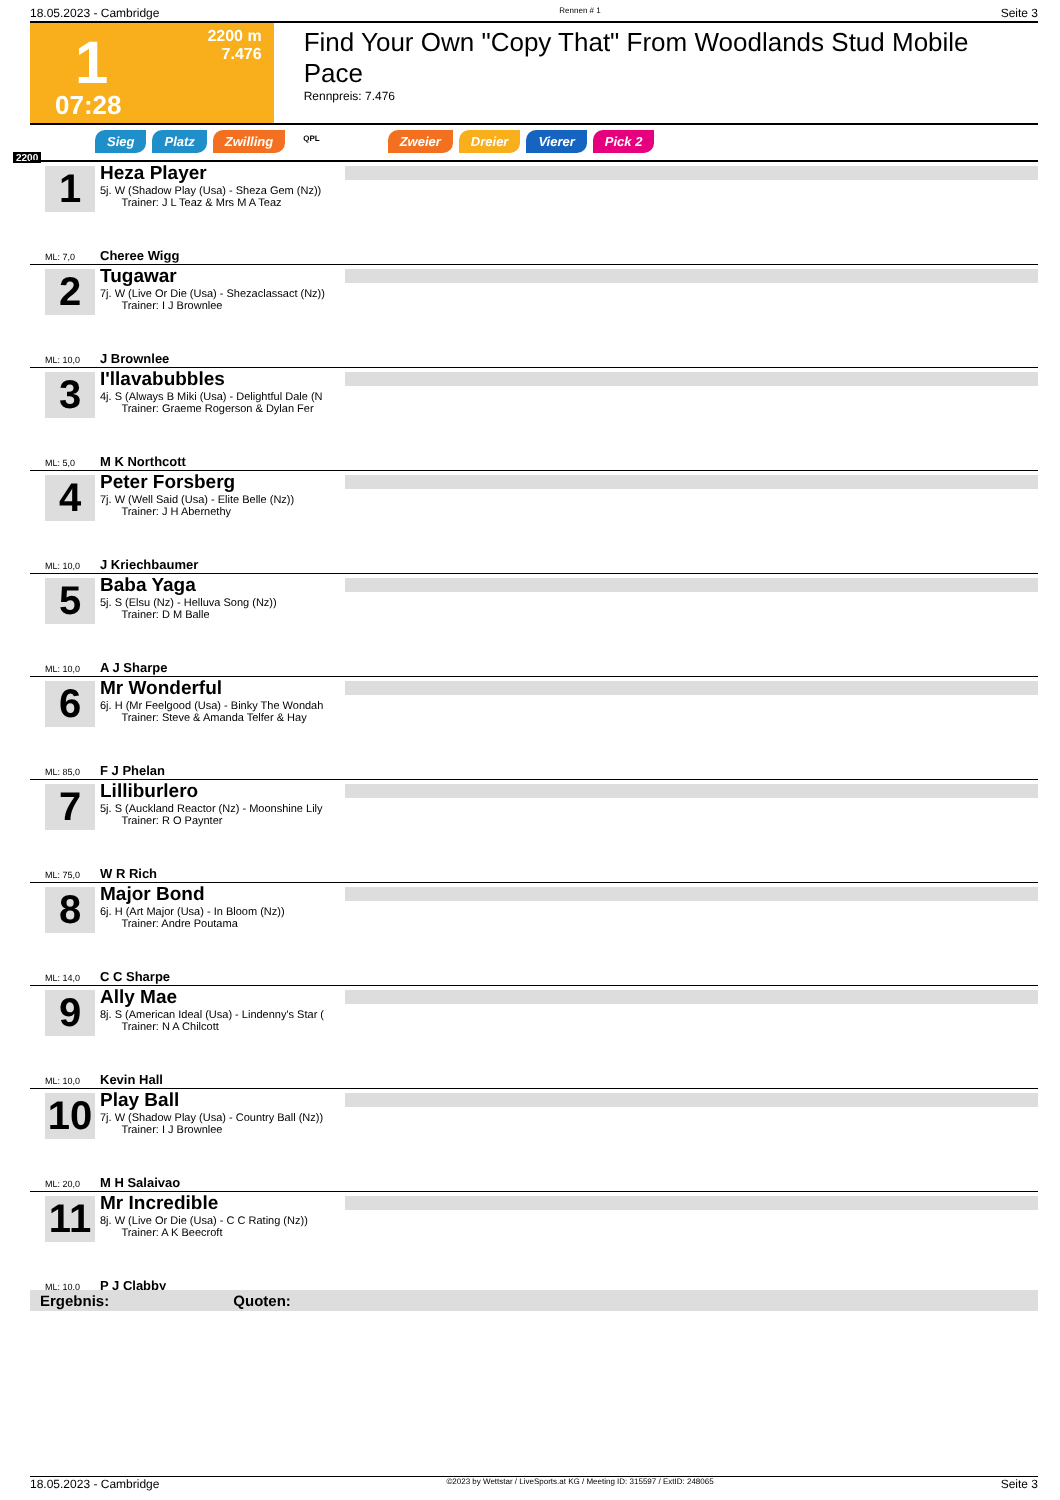18.05.2023 - Cambridge Rennen # 1 Seite 3
1
2200 m
7.476
07:28
Find Your Own "Copy That" From Woodlands Stud Mobile Pace
Rennpreis: 7.476
Sieg Platz Zwilling QPL Zweier Dreier Vierer Pick 2
2200
1
ML: 7,0
Heza Player
5j. W (Shadow Play (Usa) - Sheza Gem (Nz))
Trainer: J L Teaz & Mrs M A Teaz
Cheree Wigg
2
ML: 10,0
Tugawar
7j. W (Live Or Die (Usa) - Shezaclassact (Nz))
Trainer: I J Brownlee
J Brownlee
3
ML: 5,0
I'llavabubbles
4j. S (Always B Miki (Usa) - Delightful Dale (N
Trainer: Graeme Rogerson & Dylan Fer
M K Northcott
4
ML: 10,0
Peter Forsberg
7j. W (Well Said (Usa) - Elite Belle (Nz))
Trainer: J H Abernethy
J Kriechbaumer
5
ML: 10,0
Baba Yaga
5j. S (Elsu (Nz) - Helluva Song (Nz))
Trainer: D M Balle
A J Sharpe
6
ML: 85,0
Mr Wonderful
6j. H (Mr Feelgood (Usa) - Binky The Wondah
Trainer: Steve & Amanda Telfer & Hay
F J Phelan
7
ML: 75,0
Lilliburlero
5j. S (Auckland Reactor (Nz) - Moonshine Lily
Trainer: R O Paynter
W R Rich
8
ML: 14,0
Major Bond
6j. H (Art Major (Usa) - In Bloom (Nz))
Trainer: Andre Poutama
C C Sharpe
9
ML: 10,0
Ally Mae
8j. S (American Ideal (Usa) - Lindenny's Star (
Trainer: N A Chilcott
Kevin Hall
10
ML: 20,0
Play Ball
7j. W (Shadow Play (Usa) - Country Ball (Nz))
Trainer: I J Brownlee
M H Salaivao
11
ML: 10,0
Mr Incredible
8j. W (Live Or Die (Usa) - C C Rating (Nz))
Trainer: A K Beecroft
P J Clabby
Ergebnis: Quoten:
18.05.2023 - Cambridge ©2023 by Wettstar / LiveSports.at KG / Meeting ID: 315597 / ExtID: 248065 Seite 3